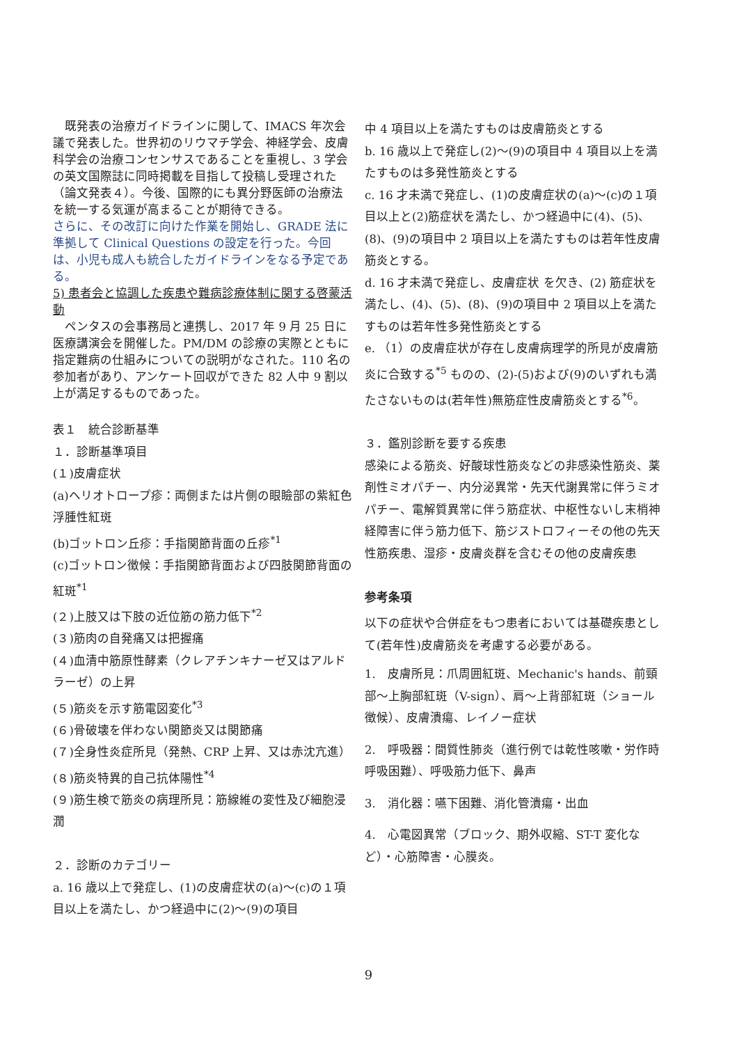既発表の治療ガイドラインに関して、IMACS 年次会議で発表した。世界初のリウマチ学会、神経学会、皮膚科学会の治療コンセンサスであることを重視し、3 学会の英文国際誌に同時掲載を目指して投稿し受理された（論文発表４）。今後、国際的にも異分野医師の治療法を統一する気運が高まることが期待できる。
さらに、その改訂に向けた作業を開始し、GRADE 法に準拠して Clinical Questions の設定を行った。今回は、小児も成人も統合したガイドラインをなる予定である。
5) 患者会と協調した疾患や難病診療体制に関する啓蒙活動
　ペンタスの会事務局と連携し、2017 年 9 月 25 日に医療講演会を開催した。PM/DM の診療の実際とともに指定難病の仕組みについての説明がなされた。110 名の参加者があり、アンケート回収ができた 82 人中 9 割以上が満足するものであった。
表１　統合診断基準
１．診断基準項目
(１)皮膚症状
(a)ヘリオトロープ疹：両側または片側の眼瞼部の紫紅色浮腫性紅斑
(b)ゴットロン丘疹：手指関節背面の丘疹<sup>*1</sup>
(c)ゴットロン徴候：手指関節背面および四肢関節背面の紅斑<sup>*1</sup>
(２)上肢又は下肢の近位筋の筋力低下<sup>*2</sup>
(３)筋肉の自発痛又は把握痛
(４)血清中筋原性酵素（クレアチンキナーゼ又はアルドラーゼ）の上昇
(５)筋炎を示す筋電図変化<sup>*3</sup>
(６)骨破壊を伴わない関節炎又は関節痛
(７)全身性炎症所見（発熱、CRP 上昇、又は赤沈亢進）
(８)筋炎特異的自己抗体陽性<sup>*4</sup>
(９)筋生検で筋炎の病理所見：筋線維の変性及び細胞浸潤
２．診断のカテゴリー
a. 16 歳以上で発症し、(1)の皮膚症状の(a)〜(c)の１項目以上を満たし、かつ経過中に(2)〜(9)の項目
中 4 項目以上を満たすものは皮膚筋炎とする
b. 16 歳以上で発症し(2)〜(9)の項目中 4 項目以上を満たすものは多発性筋炎とする
c. 16 才未満で発症し、(1)の皮膚症状の(a)〜(c)の１項目以上と(2)筋症状を満たし、かつ経過中に(4)、(5)、(8)、(9)の項目中 2 項目以上を満たすものは若年性皮膚筋炎とする。
d. 16 才未満で発症し、皮膚症状 を欠き、(2) 筋症状を満たし、(4)、(5)、(8)、(9)の項目中 2 項目以上を満たすものは若年性多発性筋炎とする
e. （1）の皮膚症状が存在し皮膚病理学的所見が皮膚筋炎に合致する<sup>*5</sup> ものの、(2)-(5)および(9)のいずれも満たさないものは(若年性)無筋症性皮膚筋炎とする<sup>*6</sup>。
３．鑑別診断を要する疾患
感染による筋炎、好酸球性筋炎などの非感染性筋炎、薬剤性ミオパチー、内分泌異常・先天代謝異常に伴うミオパチー、電解質異常に伴う筋症状、中枢性ないし末梢神経障害に伴う筋力低下、筋ジストロフィーその他の先天性筋疾患、湿疹・皮膚炎群を含むその他の皮膚疾患
参考条項
以下の症状や合併症をもつ患者においては基礎疾患として(若年性)皮膚筋炎を考慮する必要がある。
1.　皮膚所見：爪周囲紅斑、Mechanic's hands、前頸部〜上胸部紅斑（V-sign）、肩〜上背部紅斑（ショール徴候）、皮膚潰瘍、レイノー症状
2.　呼吸器：間質性肺炎（進行例では乾性咳嗽・労作時呼吸困難）、呼吸筋力低下、鼻声
3.　消化器：嚥下困難、消化管潰瘍・出血
4.　心電図異常（ブロック、期外収縮、ST-T 変化など）・心筋障害・心膜炎。
9